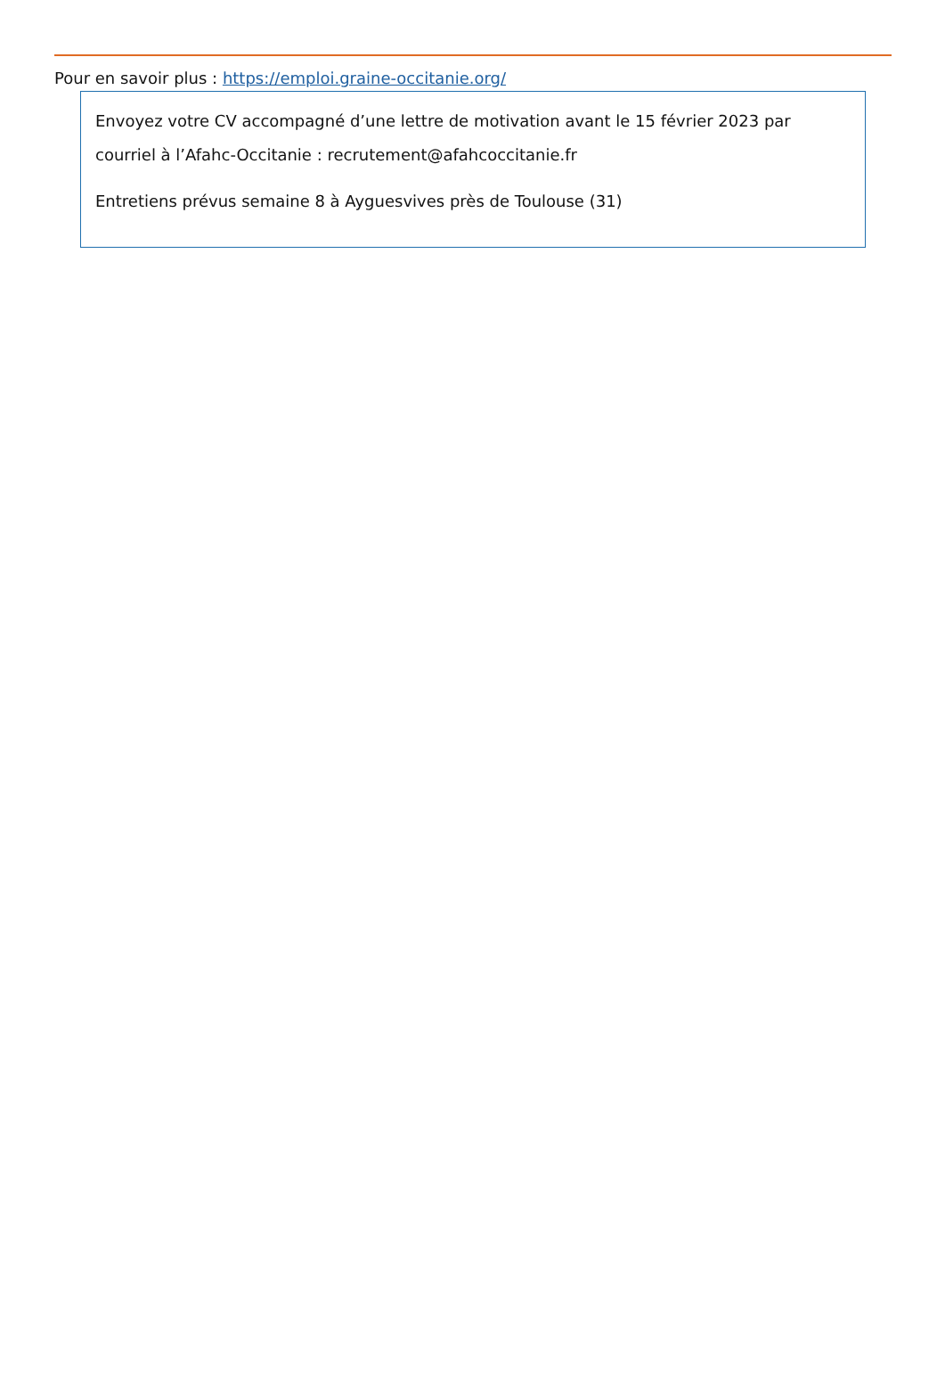Pour en savoir plus : https://emploi.graine-occitanie.org/
Envoyez votre CV accompagné d’une lettre de motivation avant le 15 février 2023 par courriel à l’Afahc-Occitanie : recrutement@afahcoccitanie.fr
Entretiens prévus semaine 8 à Ayguesvives près de Toulouse (31)